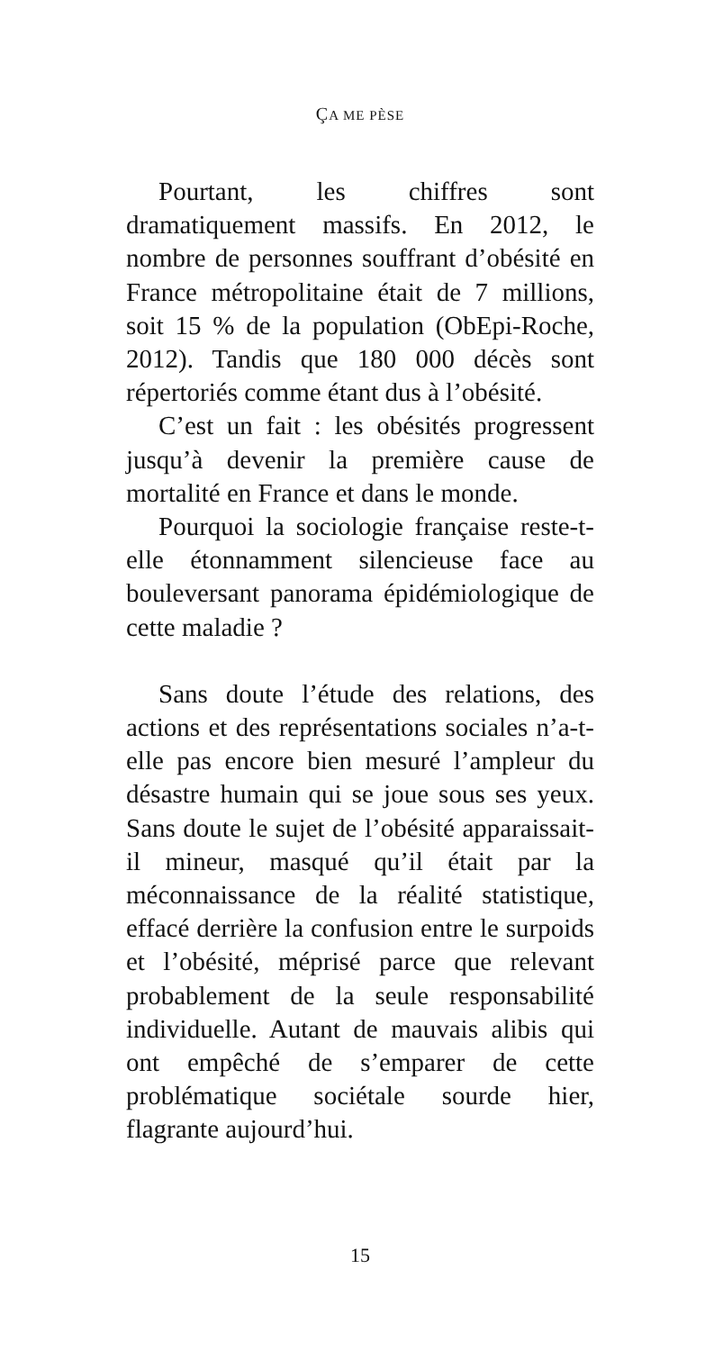ÇA ME PÈSE
Pourtant, les chiffres sont dramatiquement massifs. En 2012, le nombre de personnes souffrant d’obésité en France métropolitaine était de 7 millions, soit 15 % de la population (ObEpi-Roche, 2012). Tandis que 180 000 décès sont répertoriés comme étant dus à l’obésité.
C’est un fait : les obésités progressent jusqu’à devenir la première cause de mortalité en France et dans le monde.
Pourquoi la sociologie française reste-t-elle étonnamment silencieuse face au bouleversant panorama épidémiologique de cette maladie ?
Sans doute l’étude des relations, des actions et des représentations sociales n’a-t-elle pas encore bien mesuré l’ampleur du désastre humain qui se joue sous ses yeux. Sans doute le sujet de l’obésité apparaissait-il mineur, masqué qu’il était par la méconnaissance de la réalité statistique, effacé derrière la confusion entre le surpoids et l’obésité, méprisé parce que relevant probablement de la seule responsabilité individuelle. Autant de mauvais alibis qui ont empêché de s’emparer de cette problématique sociétale sourde hier, flagrante aujourd’hui.
15